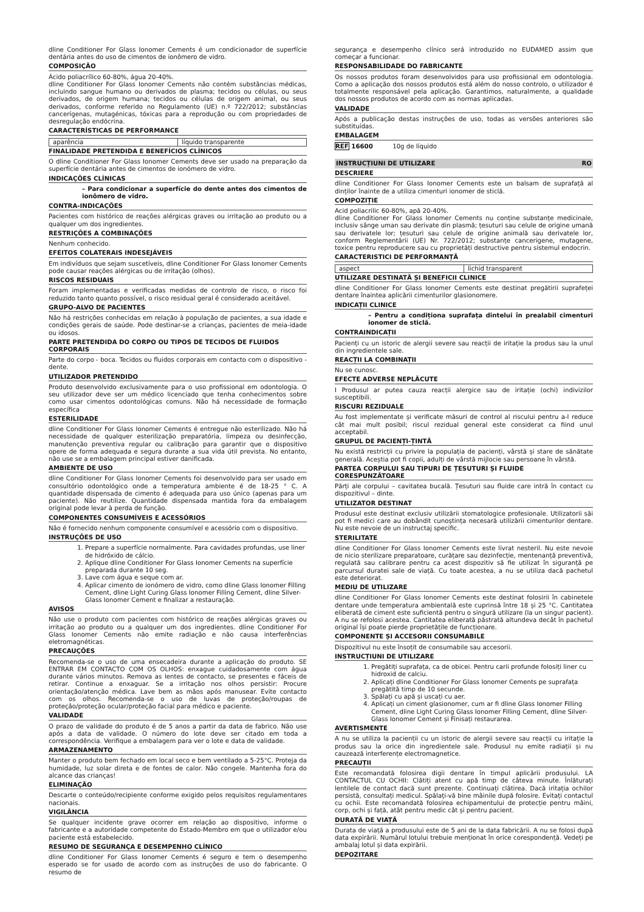dline Conditioner For Glass Ionomer Cements é um condicionador de superfície dentária antes do uso de cimentos de ionômero de vidro.
COMPOSIÇÃO
Ácido poliacrílico 60-80%, água 20-40%.
dline Conditioner For Glass Ionomer Cements não contém substâncias médicas, incluindo sangue humano ou derivados de plasma; tecidos ou células, ou seus derivados, de origem humana; tecidos ou células de origem animal, ou seus derivados, conforme referido no Regulamento (UE) n.º 722/2012; substâncias cancerígenas, mutagénicas, tóxicas para a reprodução ou com propriedades de desregulação endócrina.
CARACTERÍSTICAS DE PERFORMANCE
| aparência | líquido transparente |
FINALIDADE PRETENDIDA E BENEFÍCIOS CLÍNICOS
O dline Conditioner For Glass Ionomer Cements deve ser usado na preparação da superfície dentária antes de cimentos de ionómero de vidro.
INDICAÇÕES CLÍNICAS
– Para condicionar a superfície do dente antes dos cimentos de ionômero de vidro.
CONTRA-INDICAÇÕES
Pacientes com histórico de reações alérgicas graves ou irritação ao produto ou a qualquer um dos ingredientes.
RESTRIÇÕES A COMBINAÇÕES
Nenhum conhecido.
EFEITOS COLATERAIS INDESEJÁVEIS
Em indivíduos que sejam suscetíveis, dline Conditioner For Glass Ionomer Cements pode causar reações alérgicas ou de irritação (olhos).
RISCOS RESIDUAIS
Foram implementadas e verificadas medidas de controlo de risco, o risco foi reduzido tanto quanto possível, o risco residual geral é considerado aceitável.
GRUPO-ALVO DE PACIENTES
Não há restrições conhecidas em relação à população de pacientes, a sua idade e condições gerais de saúde. Pode destinar-se a crianças, pacientes de meia-idade ou idosos.
PARTE PRETENDIDA DO CORPO OU TIPOS DE TECIDOS DE FLUIDOS CORPORAIS
Parte do corpo - boca. Tecidos ou fluidos corporais em contacto com o dispositivo - dente.
UTILIZADOR PRETENDIDO
Produto desenvolvido exclusivamente para o uso profissional em odontologia. O seu utilizador deve ser um médico licenciado que tenha conhecimentos sobre como usar cimentos odontológicas comuns. Não há necessidade de formação específica
ESTERILIDADE
dline Conditioner For Glass Ionomer Cements é entregue não esterilizado. Não há necessidade de qualquer esterilização preparatória, limpeza ou desinfecção, manutenção preventiva regular ou calibração para garantir que o dispositivo opere de forma adequada e segura durante a sua vida útil prevista. No entanto, não use se a embalagem principal estiver danificada.
AMBIENTE DE USO
dline Conditioner For Glass Ionomer Cements foi desenvolvido para ser usado em consultório odontológico onde a temperatura ambiente é de 18-25 ° C. A quantidade dispensada de cimento é adequada para uso único (apenas para um paciente). Não reutilize. Quantidade dispensada mantida fora da embalagem original pode levar à perda de função.
COMPONENTES CONSUMÍVEIS E ACESSÓRIOS
Não é fornecido nenhum componente consumível e acessório com o dispositivo.
INSTRUÇÕES DE USO
1. Prepare a superfície normalmente. Para cavidades profundas, use liner de hidróxido de cálcio.
2. Aplique dline Conditioner For Glass Ionomer Cements na superfície preparada durante 10 seg.
3. Lave com água e seque com ar.
4. Aplicar cimento de ionómero de vidro, como dline Glass Ionomer Filling Cement, dline Light Curing Glass Ionomer Filling Cement, dline Silver-Glass Ionomer Cement e finalizar a restauração.
AVISOS
Não use o produto com pacientes com histórico de reações alérgicas graves ou irritação ao produto ou a qualquer um dos ingredientes. dline Conditioner For Glass Ionomer Cements não emite radiação e não causa interferências eletromagnéticas.
PRECAUÇÕES
Recomenda-se o uso de uma ensecadeira durante a aplicação do produto. SE ENTRAR EM CONTACTO COM OS OLHOS: enxague cuidadosamente com água durante vários minutos. Remova as lentes de contacto, se presentes e fáceis de retirar. Continue a enxaguar. Se a irritação nos olhos persistir: Procure orientação/atenção médica. Lave bem as mãos após manusear. Evite contacto com os olhos. Recomenda-se o uso de luvas de proteção/roupas de proteção/proteção ocular/proteção facial para médico e paciente.
VALIDADE
O prazo de validade do produto é de 5 anos a partir da data de fabrico. Não use após a data de validade. O número do lote deve ser citado em toda a correspondência. Verifique a embalagem para ver o lote e data de validade.
ARMAZENAMENTO
Manter o produto bem fechado em local seco e bem ventilado a 5-25°C. Proteja da humidade, luz solar direta e de fontes de calor. Não congele. Mantenha fora do alcance das crianças!
ELIMINAÇÃO
Descarte o conteúdo/recipiente conforme exigido pelos requisitos regulamentares nacionais.
VIGILÂNCIA
Se qualquer incidente grave ocorrer em relação ao dispositivo, informe o fabricante e a autoridade competente do Estado-Membro em que o utilizador e/ou paciente está estabelecido.
RESUMO DE SEGURANÇA E DESEMPENHO CLÍNICO
dline Conditioner For Glass Ionomer Cements é seguro e tem o desempenho esperado se for usado de acordo com as instruções de uso do fabricante. O resumo de
segurança e desempenho clínico será introduzido no EUDAMED assim que começar a funcionar.
RESPONSABILIDADE DO FABRICANTE
Os nossos produtos foram desenvolvidos para uso profissional em odontologia. Como a aplicação dos nossos produtos está além do nosso controlo, o utilizador é totalmente responsável pela aplicação. Garantimos, naturalmente, a qualidade dos nossos produtos de acordo com as normas aplicadas.
VALIDADE
Após a publicação destas instruções de uso, todas as versões anteriores são substituídas.
EMBALAGEM
REF 16600 10g de líquido
INSTRUCȚIUNI DE UTILIZARE RO
DESCRIERE
dline Conditioner For Glass Ionomer Cements este un balsam de suprafață al dinților înainte de a utiliza cimenturi ionomer de sticlă.
COMPOZIȚIE
Acid poliacrilic 60-80%, apă 20-40%.
dline Conditioner For Glass Ionomer Cements nu conține substanțe medicinale, inclusiv sânge uman sau derivate din plasmă; țesuturi sau celule de origine umană sau derivatele lor; țesuturi sau celule de origine animală sau derivatele lor, conform Reglementării (UE) Nr. 722/2012; substanțe cancerigene, mutagene, toxice pentru reproducere sau cu proprietăți destructive pentru sistemul endocrin.
CARACTERISTICI DE PERFORMANȚĂ
| aspect | lichid transparent |
UTILIZARE DESTINATĂ ȘI BENEFICII CLINICE
dline Conditioner For Glass Ionomer Cements este destinat pregătirii suprafeței dentare înaintea aplicării cimenturilor glasionomere.
INDICAȚII CLINICE
– Pentru a condiționa suprafața dintelui în prealabil cimenturi ionomer de sticlă.
CONTRAINDICAȚII
Pacienți cu un istoric de alergii severe sau reacții de iritație la produs sau la unul din ingredientele sale.
REACȚII LA COMBINAȚII
Nu se cunosc.
EFECTE ADVERSE NEPLĂCUTE
I Produsul ar putea cauza reacții alergice sau de iritație (ochi) indivizilor susceptibili.
RISCURI REZIDUALE
Au fost implementate și verificate măsuri de control al riscului pentru a-l reduce cât mai mult posibil; riscul rezidual general este considerat ca fiind unul acceptabil.
GRUPUL DE PACIENȚI-ȚINTĂ
Nu există restricții cu privire la populația de pacienți, vârstă și stare de sănătate generală. Aceștia pot fi copii, adulți de vârstă mijlocie sau persoane în vârstă.
PARTEA CORPULUI SAU TIPURI DE ȚESUTURI ȘI FLUIDE CORESPUNZĂTOARE
Părți ale corpului – cavitatea bucală. Țesuturi sau fluide care intră în contact cu dispozitivul – dinte.
UTILIZATOR DESTINAT
Produsul este destinat exclusiv utilizării stomatologice profesionale. Utilizatorii săi pot fi medici care au dobândit cunoștința necesară utilizării cimenturilor dentare. Nu este nevoie de un instructaj specific.
STERILITATE
dline Conditioner For Glass Ionomer Cements este livrat nesteril. Nu este nevoie de nicio sterilizare preparatoare, curățare sau dezinfecție, mentenanță preventivă, regulată sau calibrare pentru ca acest dispozitiv să fie utilizat în siguranță pe parcursul duratei sale de viață. Cu toate acestea, a nu se utiliza dacă pachetul este deteriorat.
MEDIU DE UTILIZARE
dline Conditioner For Glass Ionomer Cements este destinat folosirii în cabinetele dentare unde temperatura ambientală este cuprinsă între 18 și 25 °C. Cantitatea eliberată de ciment este suficientă pentru o singură utilizare (la un singur pacient). A nu se refolosi acestea. Cantitatea eliberată păstrată altundeva decât în pachetul original își poate pierde proprietățile de funcționare.
COMPONENTE ȘI ACCESORII CONSUMABILE
Dispozitivul nu este însoțit de consumabile sau accesorii.
INSTRUCȚIUNI DE UTILIZARE
1. Pregătiți suprafața, ca de obicei. Pentru carii profunde folosiți liner cu hidroxid de calciu.
2. Aplicați dline Conditioner For Glass Ionomer Cements pe suprafața pregătită timp de 10 secunde.
3. Spălați cu apă și uscați cu aer.
4. Aplicați un ciment glasionomer, cum ar fi dline Glass Ionomer Filling Cement, dline Light Curing Glass Ionomer Filling Cement, dline Silver-Glass Ionomer Cement și Finisați restaurarea.
AVERTISMENTE
A nu se utiliza la pacienții cu un istoric de alergii severe sau reacții cu iritație la produs sau la orice din ingredientele sale. Produsul nu emite radiații și nu cauzează interferențe electromagnetice.
PRECAUȚII
Este recomandată folosirea digii dentare în timpul aplicării produsului. LA CONTACTUL CU OCHII: Clătiți atent cu apă timp de câteva minute. Înlăturați lentilele de contact dacă sunt prezente. Continuați clătirea. Dacă iritația ochilor persistă, consultați medicul. Spălați-vă bine mâinile după folosire. Evitați contactul cu ochii. Este recomandată folosirea echipamentului de protecție pentru mâini, corp, ochi și față, atât pentru medic cât și pentru pacient.
DURATĂ DE VIAȚĂ
Durata de viață a produsului este de 5 ani de la data fabricării. A nu se folosi după data expirării. Numărul lotului trebuie menționat în orice corespondență. Vedeți pe ambalaj lotul și data expirării.
DEPOZITARE